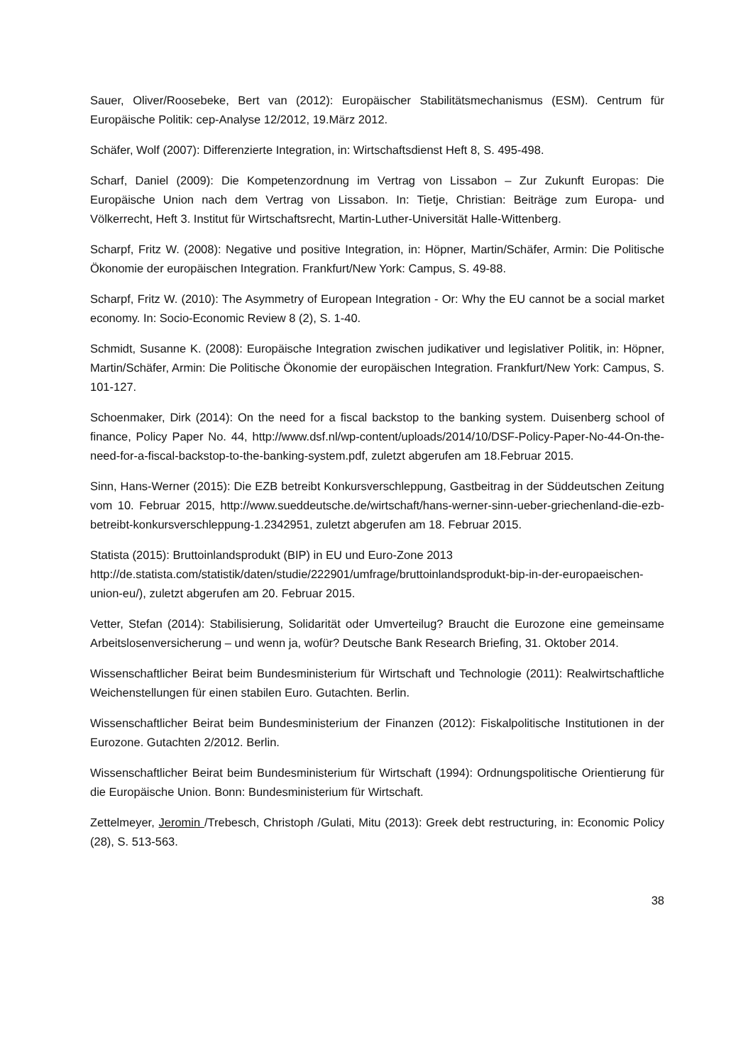Sauer, Oliver/Roosebeke, Bert van (2012): Europäischer Stabilitätsmechanismus (ESM). Centrum für Europäische Politik: cep-Analyse 12/2012, 19.März 2012.
Schäfer, Wolf (2007): Differenzierte Integration, in: Wirtschaftsdienst Heft 8, S. 495-498.
Scharf, Daniel (2009): Die Kompetenzordnung im Vertrag von Lissabon – Zur Zukunft Europas: Die Europäische Union nach dem Vertrag von Lissabon. In: Tietje, Christian: Beiträge zum Europa- und Völkerrecht, Heft 3. Institut für Wirtschaftsrecht, Martin-Luther-Universität Halle-Wittenberg.
Scharpf, Fritz W. (2008): Negative und positive Integration, in: Höpner, Martin/Schäfer, Armin: Die Politische Ökonomie der europäischen Integration. Frankfurt/New York: Campus, S. 49-88.
Scharpf, Fritz W. (2010): The Asymmetry of European Integration - Or: Why the EU cannot be a social market economy. In: Socio-Economic Review 8 (2), S. 1-40.
Schmidt, Susanne K. (2008): Europäische Integration zwischen judikativer und legislativer Politik, in: Höpner, Martin/Schäfer, Armin: Die Politische Ökonomie der europäischen Integration. Frankfurt/New York: Campus, S. 101-127.
Schoenmaker, Dirk (2014): On the need for a fiscal backstop to the banking system. Duisenberg school of finance, Policy Paper No. 44, http://www.dsf.nl/wp-content/uploads/2014/10/DSF-Policy-Paper-No-44-On-the-need-for-a-fiscal-backstop-to-the-banking-system.pdf, zuletzt abgerufen am 18.Februar 2015.
Sinn, Hans-Werner (2015): Die EZB betreibt Konkursverschleppung, Gastbeitrag in der Süddeutschen Zeitung vom 10. Februar 2015, http://www.sueddeutsche.de/wirtschaft/hans-werner-sinn-ueber-griechenland-die-ezb-betreibt-konkursverschleppung-1.2342951, zuletzt abgerufen am 18. Februar 2015.
Statista (2015): Bruttoinlandsprodukt (BIP) in EU und Euro-Zone 2013
http://de.statista.com/statistik/daten/studie/222901/umfrage/bruttoinlandsprodukt-bip-in-der-europaeischen-union-eu/), zuletzt abgerufen am 20. Februar 2015.
Vetter, Stefan (2014): Stabilisierung, Solidarität oder Umverteilug? Braucht die Eurozone eine gemeinsame Arbeitslosenversicherung – und wenn ja, wofür? Deutsche Bank Research Briefing, 31. Oktober 2014.
Wissenschaftlicher Beirat beim Bundesministerium für Wirtschaft und Technologie (2011): Realwirtschaftliche Weichenstellungen für einen stabilen Euro. Gutachten. Berlin.
Wissenschaftlicher Beirat beim Bundesministerium der Finanzen (2012): Fiskalpolitische Institutionen in der Eurozone. Gutachten 2/2012. Berlin.
Wissenschaftlicher Beirat beim Bundesministerium für Wirtschaft (1994): Ordnungspolitische Orientierung für die Europäische Union. Bonn: Bundesministerium für Wirtschaft.
Zettelmeyer, Jeromin /Trebesch, Christoph /Gulati, Mitu (2013): Greek debt restructuring, in: Economic Policy (28), S. 513-563.
38